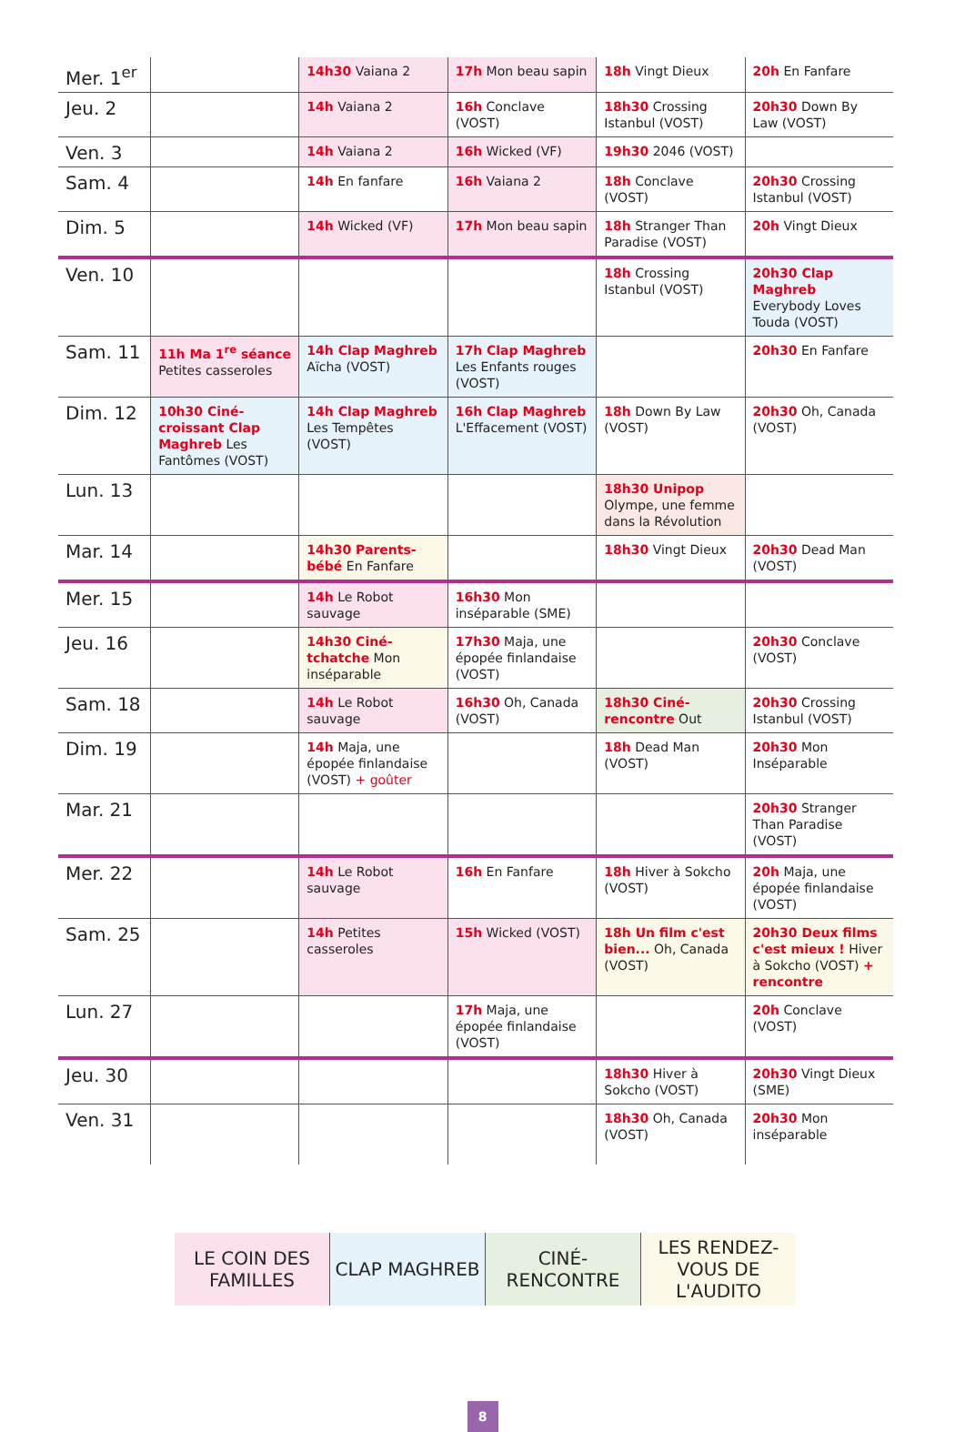| Mer. 1<sup>er</sup> | | 14h30 Vaiana 2 | 17h Mon beau sapin | 18h Vingt Dieux | 20h En Fanfare |
| Jeu. 2 | | 14h Vaiana 2 | 16h Conclave (VOST) | 18h30 Crossing Istanbul (VOST) | 20h30 Down By Law (VOST) |
| Ven. 3 | | 14h Vaiana 2 | 16h Wicked (VF) | 19h30 2046 (VOST) | |
| Sam. 4 | | 14h En fanfare | 16h Vaiana 2 | 18h Conclave (VOST) | 20h30 Crossing Istanbul (VOST) |
| Dim. 5 | | 14h Wicked (VF) | 17h Mon beau sapin | 18h Stranger Than Paradise (VOST) | 20h Vingt Dieux |
| Ven. 10 | | | | 18h Crossing Istanbul (VOST) | 20h30 Clap Maghreb Everybody Loves Touda (VOST) |
| Sam. 11 | 11h Ma 1<sup>re</sup> séance Petites casseroles | 14h Clap Maghreb Aïcha (VOST) | 17h Clap Maghreb Les Enfants rouges (VOST) | | 20h30 En Fanfare |
| Dim. 12 | 10h30 Ciné-croissant Clap Maghreb Les Fantômes (VOST) | 14h Clap Maghreb Les Tempêtes (VOST) | 16h Clap Maghreb L'Effacement (VOST) | 18h Down By Law (VOST) | 20h30 Oh, Canada (VOST) |
| Lun. 13 | | | | 18h30 Unipop Olympe, une femme dans la Révolution | |
| Mar. 14 | | 14h30 Parents-bébé En Fanfare | | 18h30 Vingt Dieux | 20h30 Dead Man (VOST) |
| Mer. 15 | | 14h Le Robot sauvage | 16h30 Mon inséparable (SME) | | |
| Jeu. 16 | | 14h30 Ciné-tchatche Mon inséparable | 17h30 Maja, une épopée finlandaise (VOST) | | 20h30 Conclave (VOST) |
| Sam. 18 | | 14h Le Robot sauvage | 16h30 Oh, Canada (VOST) | 18h30 Ciné-rencontre Out | 20h30 Crossing Istanbul (VOST) |
| Dim. 19 | | 14h Maja, une épopée finlandaise (VOST) + goûter | | 18h Dead Man (VOST) | 20h30 Mon Inséparable |
| Mar. 21 | | | | | 20h30 Stranger Than Paradise (VOST) |
| Mer. 22 | | 14h Le Robot sauvage | 16h En Fanfare | 18h Hiver à Sokcho (VOST) | 20h Maja, une épopée finlandaise (VOST) |
| Sam. 25 | | 14h Petites casseroles | 15h Wicked (VOST) | 18h Un film c'est bien... Oh, Canada (VOST) | 20h30 Deux films c'est mieux ! Hiver à Sokcho (VOST) + rencontre |
| Lun. 27 | | | 17h Maja, une épopée finlandaise (VOST) | | 20h Conclave (VOST) |
| Jeu. 30 | | | | 18h30 Hiver à Sokcho (VOST) | 20h30 Vingt Dieux (SME) |
| Ven. 31 | | | | 18h30 Oh, Canada (VOST) | 20h30 Mon inséparable |
| LE COIN DES FAMILLES | CLAP MAGHREB | CINÉ-RENCONTRE | LES RENDEZ-VOUS DE L'AUDITO |
8